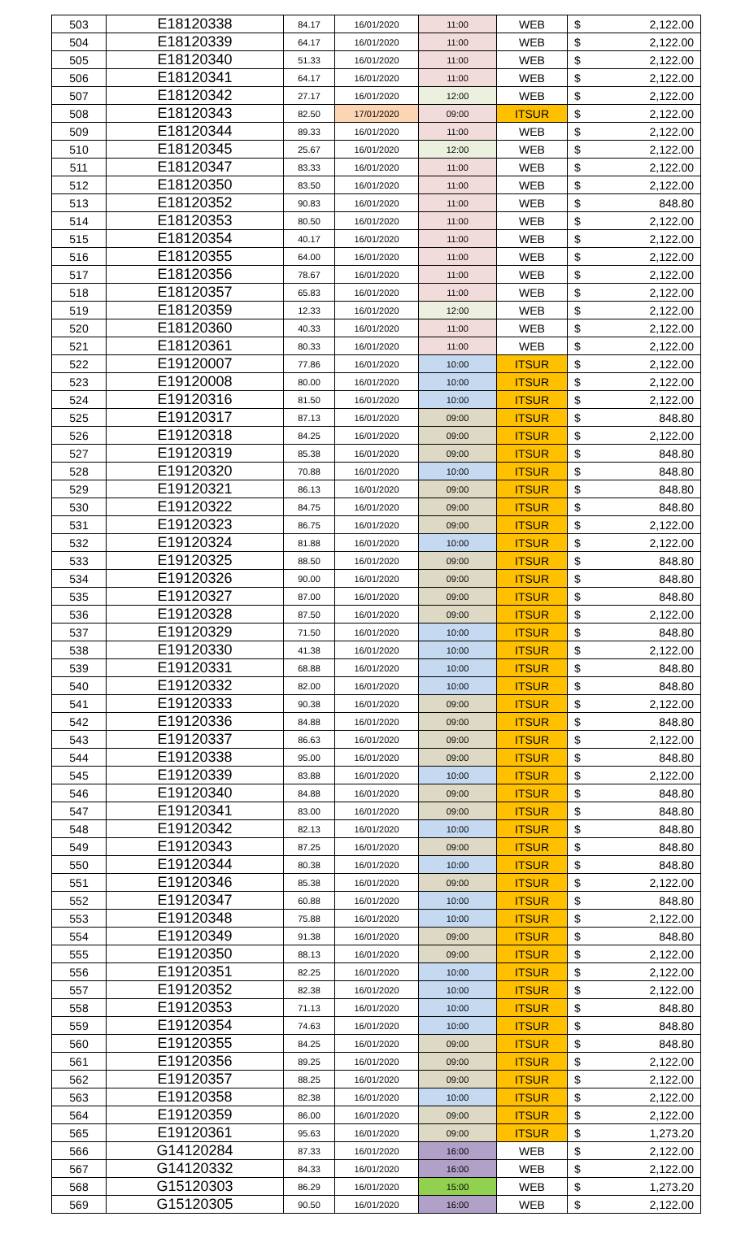| 503 | E18120338 | 84.17 | 16/01/2020 | 11:00 | WEB | $ 2,122.00 |
| 504 | E18120339 | 64.17 | 16/01/2020 | 11:00 | WEB | $ 2,122.00 |
| 505 | E18120340 | 51.33 | 16/01/2020 | 11:00 | WEB | $ 2,122.00 |
| 506 | E18120341 | 64.17 | 16/01/2020 | 11:00 | WEB | $ 2,122.00 |
| 507 | E18120342 | 27.17 | 16/01/2020 | 12:00 | WEB | $ 2,122.00 |
| 508 | E18120343 | 82.50 | 17/01/2020 | 09:00 | ITSUR | $ 2,122.00 |
| 509 | E18120344 | 89.33 | 16/01/2020 | 11:00 | WEB | $ 2,122.00 |
| 510 | E18120345 | 25.67 | 16/01/2020 | 12:00 | WEB | $ 2,122.00 |
| 511 | E18120347 | 83.33 | 16/01/2020 | 11:00 | WEB | $ 2,122.00 |
| 512 | E18120350 | 83.50 | 16/01/2020 | 11:00 | WEB | $ 2,122.00 |
| 513 | E18120352 | 90.83 | 16/01/2020 | 11:00 | WEB | $ 848.80 |
| 514 | E18120353 | 80.50 | 16/01/2020 | 11:00 | WEB | $ 2,122.00 |
| 515 | E18120354 | 40.17 | 16/01/2020 | 11:00 | WEB | $ 2,122.00 |
| 516 | E18120355 | 64.00 | 16/01/2020 | 11:00 | WEB | $ 2,122.00 |
| 517 | E18120356 | 78.67 | 16/01/2020 | 11:00 | WEB | $ 2,122.00 |
| 518 | E18120357 | 65.83 | 16/01/2020 | 11:00 | WEB | $ 2,122.00 |
| 519 | E18120359 | 12.33 | 16/01/2020 | 12:00 | WEB | $ 2,122.00 |
| 520 | E18120360 | 40.33 | 16/01/2020 | 11:00 | WEB | $ 2,122.00 |
| 521 | E18120361 | 80.33 | 16/01/2020 | 11:00 | WEB | $ 2,122.00 |
| 522 | E19120007 | 77.86 | 16/01/2020 | 10:00 | ITSUR | $ 2,122.00 |
| 523 | E19120008 | 80.00 | 16/01/2020 | 10:00 | ITSUR | $ 2,122.00 |
| 524 | E19120316 | 81.50 | 16/01/2020 | 10:00 | ITSUR | $ 2,122.00 |
| 525 | E19120317 | 87.13 | 16/01/2020 | 09:00 | ITSUR | $ 848.80 |
| 526 | E19120318 | 84.25 | 16/01/2020 | 09:00 | ITSUR | $ 2,122.00 |
| 527 | E19120319 | 85.38 | 16/01/2020 | 09:00 | ITSUR | $ 848.80 |
| 528 | E19120320 | 70.88 | 16/01/2020 | 10:00 | ITSUR | $ 848.80 |
| 529 | E19120321 | 86.13 | 16/01/2020 | 09:00 | ITSUR | $ 848.80 |
| 530 | E19120322 | 84.75 | 16/01/2020 | 09:00 | ITSUR | $ 848.80 |
| 531 | E19120323 | 86.75 | 16/01/2020 | 09:00 | ITSUR | $ 2,122.00 |
| 532 | E19120324 | 81.88 | 16/01/2020 | 10:00 | ITSUR | $ 2,122.00 |
| 533 | E19120325 | 88.50 | 16/01/2020 | 09:00 | ITSUR | $ 848.80 |
| 534 | E19120326 | 90.00 | 16/01/2020 | 09:00 | ITSUR | $ 848.80 |
| 535 | E19120327 | 87.00 | 16/01/2020 | 09:00 | ITSUR | $ 848.80 |
| 536 | E19120328 | 87.50 | 16/01/2020 | 09:00 | ITSUR | $ 2,122.00 |
| 537 | E19120329 | 71.50 | 16/01/2020 | 10:00 | ITSUR | $ 848.80 |
| 538 | E19120330 | 41.38 | 16/01/2020 | 10:00 | ITSUR | $ 2,122.00 |
| 539 | E19120331 | 68.88 | 16/01/2020 | 10:00 | ITSUR | $ 848.80 |
| 540 | E19120332 | 82.00 | 16/01/2020 | 10:00 | ITSUR | $ 848.80 |
| 541 | E19120333 | 90.38 | 16/01/2020 | 09:00 | ITSUR | $ 2,122.00 |
| 542 | E19120336 | 84.88 | 16/01/2020 | 09:00 | ITSUR | $ 848.80 |
| 543 | E19120337 | 86.63 | 16/01/2020 | 09:00 | ITSUR | $ 2,122.00 |
| 544 | E19120338 | 95.00 | 16/01/2020 | 09:00 | ITSUR | $ 848.80 |
| 545 | E19120339 | 83.88 | 16/01/2020 | 10:00 | ITSUR | $ 2,122.00 |
| 546 | E19120340 | 84.88 | 16/01/2020 | 09:00 | ITSUR | $ 848.80 |
| 547 | E19120341 | 83.00 | 16/01/2020 | 09:00 | ITSUR | $ 848.80 |
| 548 | E19120342 | 82.13 | 16/01/2020 | 10:00 | ITSUR | $ 848.80 |
| 549 | E19120343 | 87.25 | 16/01/2020 | 09:00 | ITSUR | $ 848.80 |
| 550 | E19120344 | 80.38 | 16/01/2020 | 10:00 | ITSUR | $ 848.80 |
| 551 | E19120346 | 85.38 | 16/01/2020 | 09:00 | ITSUR | $ 2,122.00 |
| 552 | E19120347 | 60.88 | 16/01/2020 | 10:00 | ITSUR | $ 848.80 |
| 553 | E19120348 | 75.88 | 16/01/2020 | 10:00 | ITSUR | $ 2,122.00 |
| 554 | E19120349 | 91.38 | 16/01/2020 | 09:00 | ITSUR | $ 848.80 |
| 555 | E19120350 | 88.13 | 16/01/2020 | 09:00 | ITSUR | $ 2,122.00 |
| 556 | E19120351 | 82.25 | 16/01/2020 | 10:00 | ITSUR | $ 2,122.00 |
| 557 | E19120352 | 82.38 | 16/01/2020 | 10:00 | ITSUR | $ 2,122.00 |
| 558 | E19120353 | 71.13 | 16/01/2020 | 10:00 | ITSUR | $ 848.80 |
| 559 | E19120354 | 74.63 | 16/01/2020 | 10:00 | ITSUR | $ 848.80 |
| 560 | E19120355 | 84.25 | 16/01/2020 | 09:00 | ITSUR | $ 848.80 |
| 561 | E19120356 | 89.25 | 16/01/2020 | 09:00 | ITSUR | $ 2,122.00 |
| 562 | E19120357 | 88.25 | 16/01/2020 | 09:00 | ITSUR | $ 2,122.00 |
| 563 | E19120358 | 82.38 | 16/01/2020 | 10:00 | ITSUR | $ 2,122.00 |
| 564 | E19120359 | 86.00 | 16/01/2020 | 09:00 | ITSUR | $ 2,122.00 |
| 565 | E19120361 | 95.63 | 16/01/2020 | 09:00 | ITSUR | $ 1,273.20 |
| 566 | G14120284 | 87.33 | 16/01/2020 | 16:00 | WEB | $ 2,122.00 |
| 567 | G14120332 | 84.33 | 16/01/2020 | 16:00 | WEB | $ 2,122.00 |
| 568 | G15120303 | 86.29 | 16/01/2020 | 15:00 | WEB | $ 1,273.20 |
| 569 | G15120305 | 90.50 | 16/01/2020 | 16:00 | WEB | $ 2,122.00 |